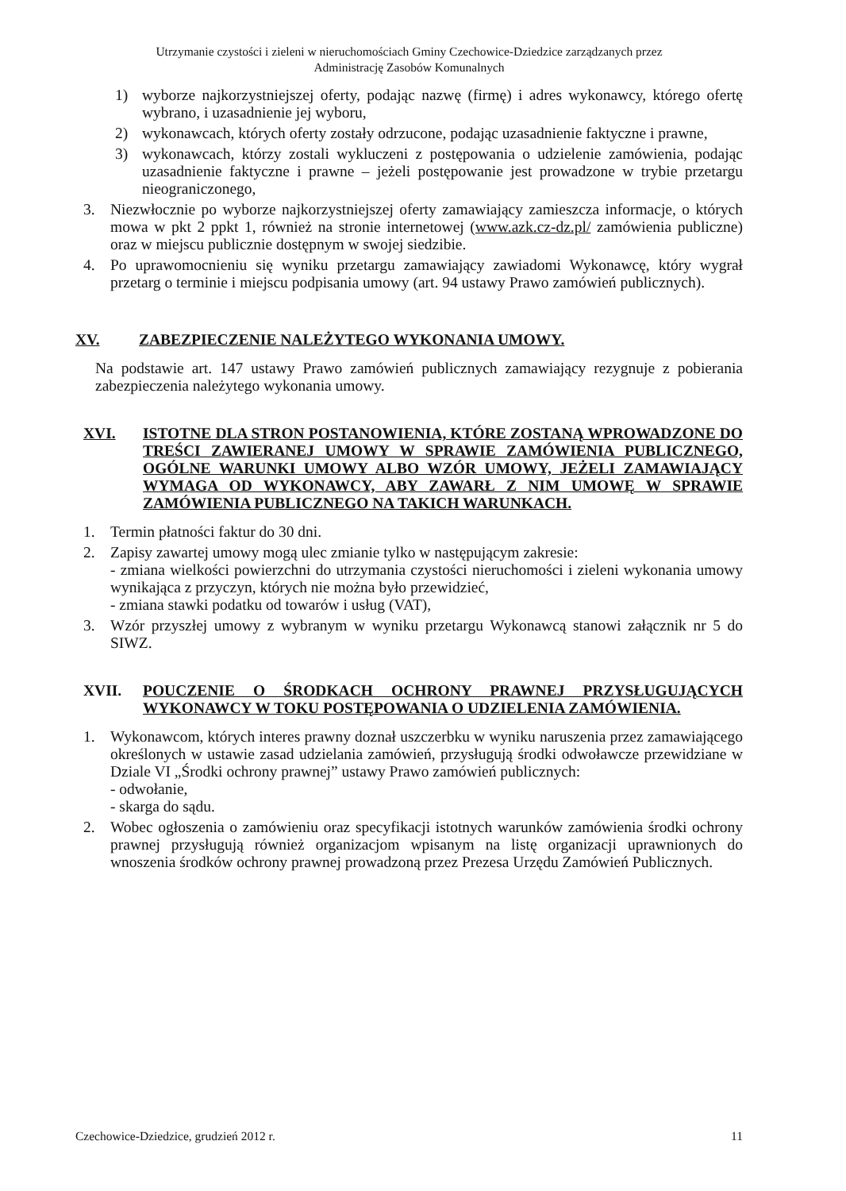Utrzymanie czystości i zieleni w nieruchomościach Gminy Czechowice-Dziedzice zarządzanych przez
Administrację Zasobów Komunalnych
1) wyborze najkorzystniejszej oferty, podając nazwę (firmę) i adres wykonawcy, którego ofertę wybrano, i uzasadnienie jej wyboru,
2) wykonawcach, których oferty zostały odrzucone, podając uzasadnienie faktyczne i prawne,
3) wykonawcach, którzy zostali wykluczeni z postępowania o udzielenie zamówienia, podając uzasadnienie faktyczne i prawne – jeżeli postępowanie jest prowadzone w trybie przetargu nieograniczonego,
3. Niezwłocznie po wyborze najkorzystniejszej oferty zamawiający zamieszcza informacje, o których mowa w pkt 2 ppkt 1, również na stronie internetowej (www.azk.cz-dz.pl/ zamówienia publiczne) oraz w miejscu publicznie dostępnym w swojej siedzibie.
4. Po uprawomocnieniu się wyniku przetargu zamawiający zawiadomi Wykonawcę, który wygrał przetarg o terminie i miejscu podpisania umowy (art. 94 ustawy Prawo zamówień publicznych).
XV. ZABEZPIECZENIE NALEŻYTEGO WYKONANIA UMOWY.
Na podstawie art. 147 ustawy Prawo zamówień publicznych zamawiający rezygnuje z pobierania zabezpieczenia należytego wykonania umowy.
XVI. ISTOTNE DLA STRON POSTANOWIENIA, KTÓRE ZOSTANĄ WPROWADZONE DO TREŚCI ZAWIERANEJ UMOWY W SPRAWIE ZAMÓWIENIA PUBLICZNEGO, OGÓLNE WARUNKI UMOWY ALBO WZÓR UMOWY, JEŻELI ZAMAWIAJĄCY WYMAGA OD WYKONAWCY, ABY ZAWARŁ Z NIM UMOWĘ W SPRAWIE ZAMÓWIENIA PUBLICZNEGO NA TAKICH WARUNKACH.
1. Termin płatności faktur do 30 dni.
2. Zapisy zawartej umowy mogą ulec zmianie tylko w następującym zakresie:
- zmiana wielkości powierzchni do utrzymania czystości nieruchomości i zieleni wykonania umowy wynikająca z przyczyn, których nie można było przewidzieć,
- zmiana stawki podatku od towarów i usług (VAT),
3. Wzór przyszłej umowy z wybranym w wyniku przetargu Wykonawcą stanowi załącznik nr 5 do SIWZ.
XVII. POUCZENIE O ŚRODKACH OCHRONY PRAWNEJ PRZYSŁUGUJĄCYCH WYKONAWCY W TOKU POSTĘPOWANIA O UDZIELENIA ZAMÓWIENIA.
1. Wykonawcom, których interes prawny doznał uszczerbku w wyniku naruszenia przez zamawiającego określonych w ustawie zasad udzielania zamówień, przysługują środki odwoławcze przewidziane w Dziale VI „Środki ochrony prawnej” ustawy Prawo zamówień publicznych:
- odwołanie,
- skarga do sądu.
2. Wobec ogłoszenia o zamówieniu oraz specyfikacji istotnych warunków zamówienia środki ochrony prawnej przysługują również organizacjom wpisanym na listę organizacji uprawnionych do wnoszenia środków ochrony prawnej prowadzoną przez Prezesa Urzędu Zamówień Publicznych.
Czechowice-Dziedzice, grudzień 2012 r. 11